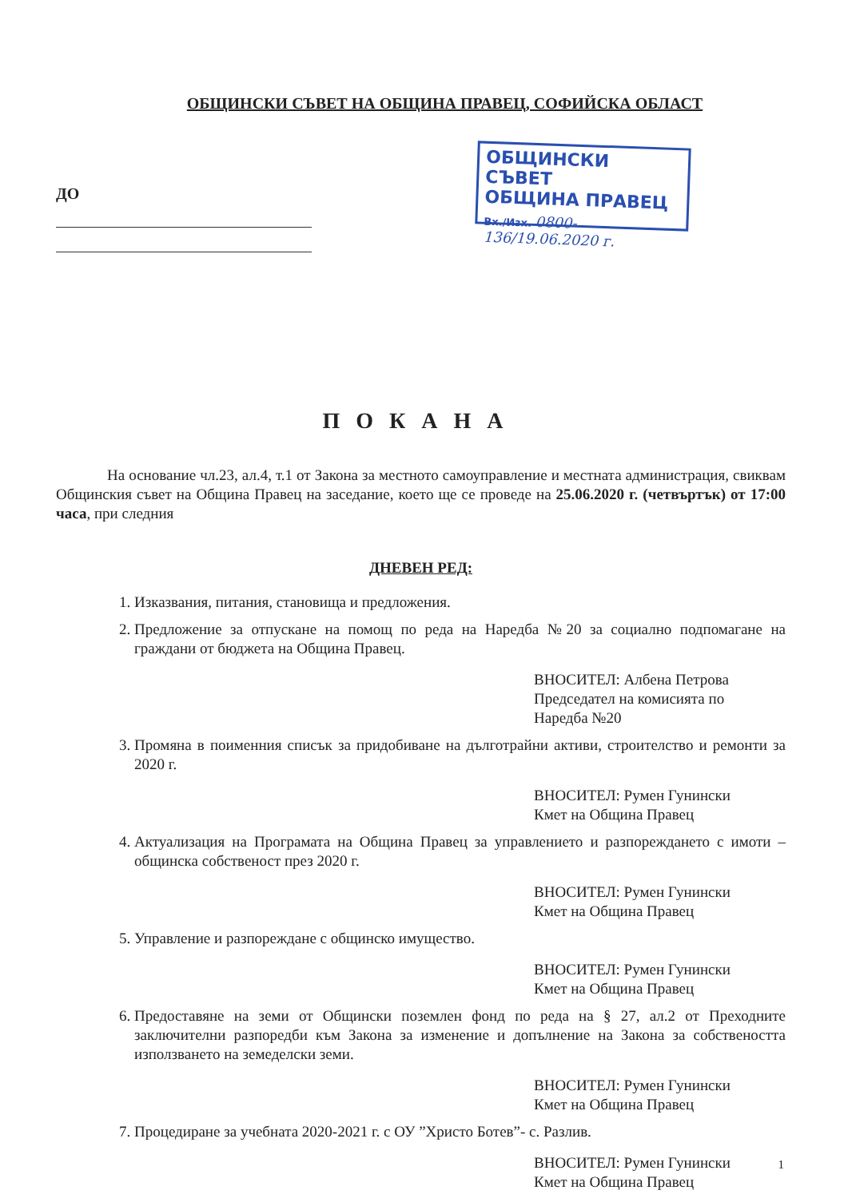ОБЩИНСКИ СЪВЕТ НА ОБЩИНА ПРАВЕЦ, СОФИЙСКА ОБЛАСТ
ДО
ОБЩИНСКИ СЪВЕТ
ОБЩИНА ПРАВЕЦ
Вх./Изх. 0800-136/19.06.2020 г.
ПОКАНА
На основание чл.23, ал.4, т.1 от Закона за местното самоуправление и местната администрация, свиквам Общинския съвет на Община Правец на заседание, което ще се проведе на 25.06.2020 г. (четвъртък) от 17:00 часа, при следния
ДНЕВЕН РЕД:
1. Изказвания, питания, становища и предложения.
2. Предложение за отпускане на помощ по реда на Наредба №20 за социално подпомагане на граждани от бюджета на Община Правец.
ВНОСИТЕЛ: Албена Петрова
Председател на комисията по
Наредба №20
3. Промяна в поименния списък за придобиване на дълготрайни активи, строителство и ремонти за 2020 г.
ВНОСИТЕЛ: Румен Гунински
Кмет на Община Правец
4. Актуализация на Програмата на Община Правец за управлението и разпореждането с имоти – общинска собственост през 2020 г.
ВНОСИТЕЛ: Румен Гунински
Кмет на Община Правец
5. Управление и разпореждане с общинско имущество.
ВНОСИТЕЛ: Румен Гунински
Кмет на Община Правец
6. Предоставяне на земи от Общински поземлен фонд по реда на § 27, ал.2 от Преходните заключителни разпоредби към Закона за изменение и допълнение на Закона за собствеността използването на земеделски земи.
ВНОСИТЕЛ: Румен Гунински
Кмет на Община Правец
7. Процедиране за учебната 2020-2021 г. с ОУ ”Христо Ботев”- с. Разлив.
ВНОСИТЕЛ: Румен Гунински
Кмет на Община Правец
1